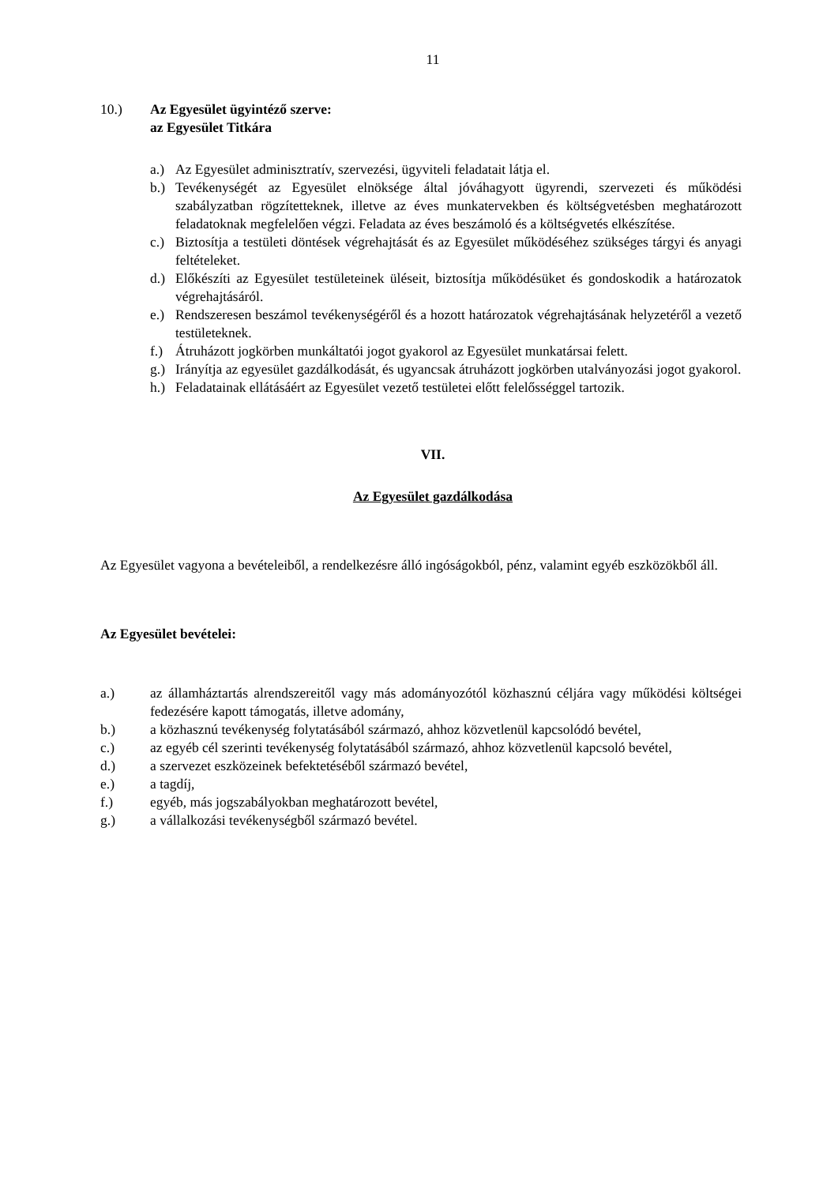11
10.) Az Egyesület ügyintéző szerve:
az Egyesület Titkára
a.) Az Egyesület adminisztratív, szervezési, ügyviteli feladatait látja el.
b.) Tevékenységét az Egyesület elnöksége által jóváhagyott ügyrendi, szervezeti és működési szabályzatban rögzítetteknek, illetve az éves munkatervekben és költségvetésben meghatározott feladatoknak megfelelően végzi. Feladata az éves beszámoló és a költségvetés elkészítése.
c.) Biztosítja a testületi döntések végrehajtását és az Egyesület működéséhez szükséges tárgyi és anyagi feltételeket.
d.) Előkészíti az Egyesület testületeinek üléseit, biztosítja működésüket és gondoskodik a határozatok végrehajtásáról.
e.) Rendszeresen beszámol tevékenységéről és a hozott határozatok végrehajtásának helyzetéről a vezető testületeknek.
f.) Átruházott jogkörben munkáltatói jogot gyakorol az Egyesület munkatársai felett.
g.) Irányítja az egyesület gazdálkodását, és ugyancsak átruházott jogkörben utalványozási jogot gyakorol.
h.) Feladatainak ellátásáért az Egyesület vezető testületei előtt felelősséggel tartozik.
VII.
Az Egyesület gazdálkodása
Az Egyesület vagyona a bevételeiből, a rendelkezésre álló ingóságokból, pénz, valamint egyéb eszközökből áll.
Az Egyesület bevételei:
a.) az államháztartás alrendszereitől vagy más adományozótól közhasznú céljára vagy működési költségei fedezésére kapott támogatás, illetve adomány,
b.) a közhasznú tevékenység folytatásából származó, ahhoz közvetlenül kapcsolódó bevétel,
c.) az egyéb cél szerinti tevékenység folytatásából származó, ahhoz közvetlenül kapcsoló bevétel,
d.) a szervezet eszközeinek befektetéséből származó bevétel,
e.) a tagdíj,
f.) egyéb, más jogszabályokban meghatározott bevétel,
g.) a vállalkozási tevékenységből származó bevétel.